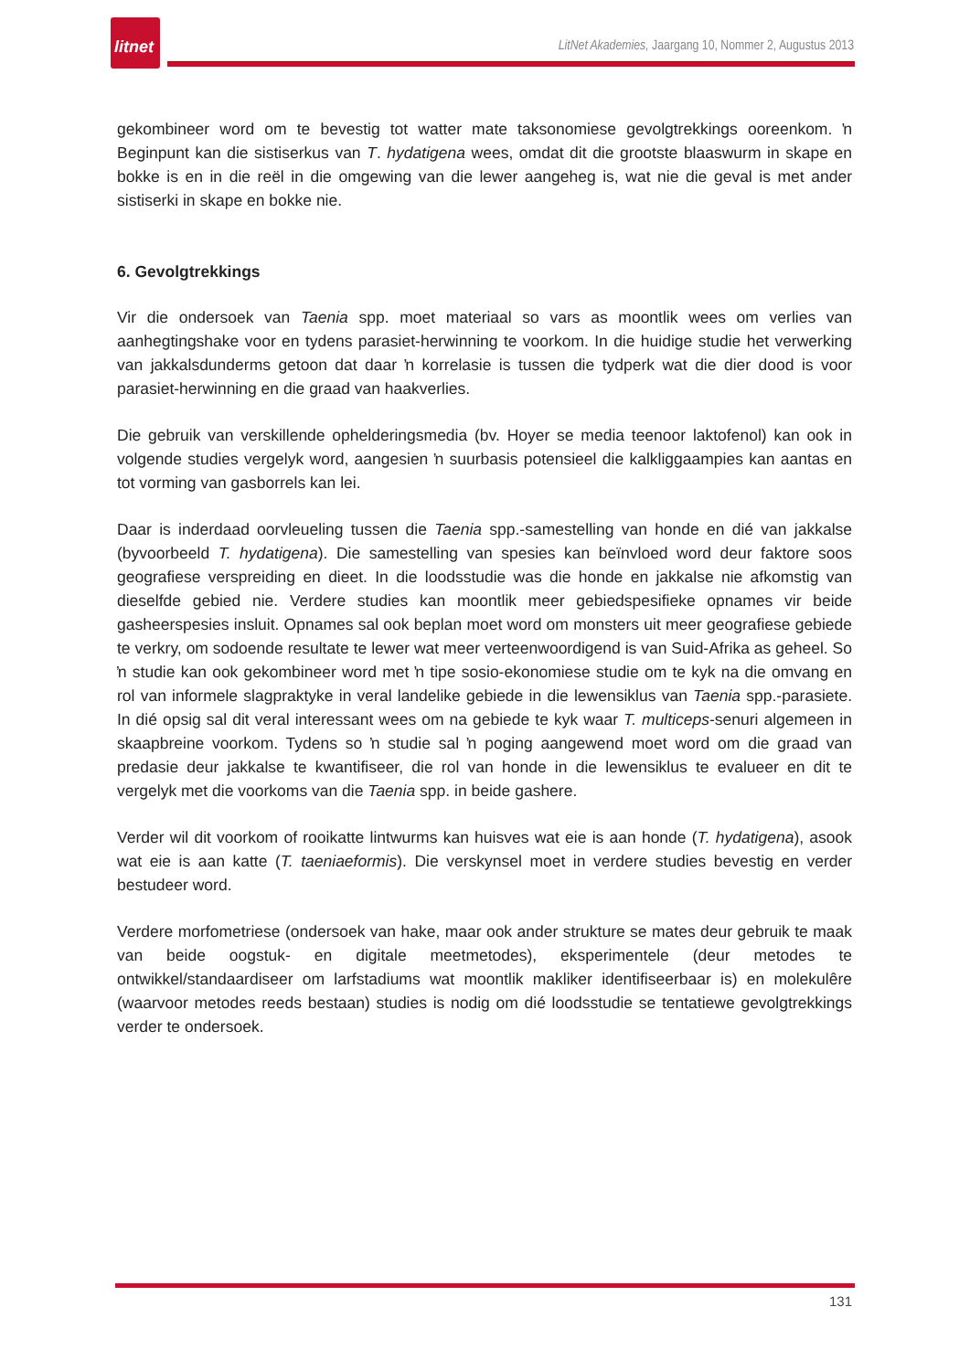litnet
LitNet Akademies, Jaargang 10, Nommer 2, Augustus 2013
gekombineer word om te bevestig tot watter mate taksonomiese gevolgtrekkings ooreenkom. ŉ Beginpunt kan die sistiserkus van T. hydatigena wees, omdat dit die grootste blaaswurm in skape en bokke is en in die reël in die omgewing van die lewer aangeheg is, wat nie die geval is met ander sistiserki in skape en bokke nie.
6. Gevolgtrekkings
Vir die ondersoek van Taenia spp. moet materiaal so vars as moontlik wees om verlies van aanhegtingshake voor en tydens parasiet-herwinning te voorkom. In die huidige studie het verwerking van jakkalsdunderms getoon dat daar ŉ korrelasie is tussen die tydperk wat die dier dood is voor parasiet-herwinning en die graad van haakverlies.
Die gebruik van verskillende ophelderingsmedia (bv. Hoyer se media teenoor laktofenol) kan ook in volgende studies vergelyk word, aangesien ŉ suurbasis potensieel die kalkliggaampies kan aantas en tot vorming van gasborrels kan lei.
Daar is inderdaad oorvleueling tussen die Taenia spp.-samestelling van honde en dié van jakkalse (byvoorbeeld T. hydatigena). Die samestelling van spesies kan beïnvloed word deur faktore soos geografiese verspreiding en dieet. In die loodsstudie was die honde en jakkalse nie afkomstig van dieselfde gebied nie. Verdere studies kan moontlik meer gebiedspesifieke opnames vir beide gasheerspesies insluit. Opnames sal ook beplan moet word om monsters uit meer geografiese gebiede te verkry, om sodoende resultate te lewer wat meer verteenwoordigend is van Suid-Afrika as geheel. So ŉ studie kan ook gekombineer word met ŉ tipe sosio-ekonomiese studie om te kyk na die omvang en rol van informele slagpraktyke in veral landelike gebiede in die lewensiklus van Taenia spp.-parasiete. In dié opsig sal dit veral interessant wees om na gebiede te kyk waar T. multiceps-senuri algemeen in skaapbreine voorkom. Tydens so ŉ studie sal ŉ poging aangewend moet word om die graad van predasie deur jakkalse te kwantifiseer, die rol van honde in die lewensiklus te evalueer en dit te vergelyk met die voorkoms van die Taenia spp. in beide gashere.
Verder wil dit voorkom of rooikatte lintwurms kan huisves wat eie is aan honde (T. hydatigena), asook wat eie is aan katte (T. taeniaeformis). Die verskynsel moet in verdere studies bevestig en verder bestudeer word.
Verdere morfometriese (ondersoek van hake, maar ook ander strukture se mates deur gebruik te maak van beide oogstuk- en digitale meetmetodes), eksperimentele (deur metodes te ontwikkel/standaardiseer om larfstadiums wat moontlik makliker identifiseerbaar is) en molekulêre (waarvoor metodes reeds bestaan) studies is nodig om dié loodsstudie se tentatiewe gevolgtrekkings verder te ondersoek.
131